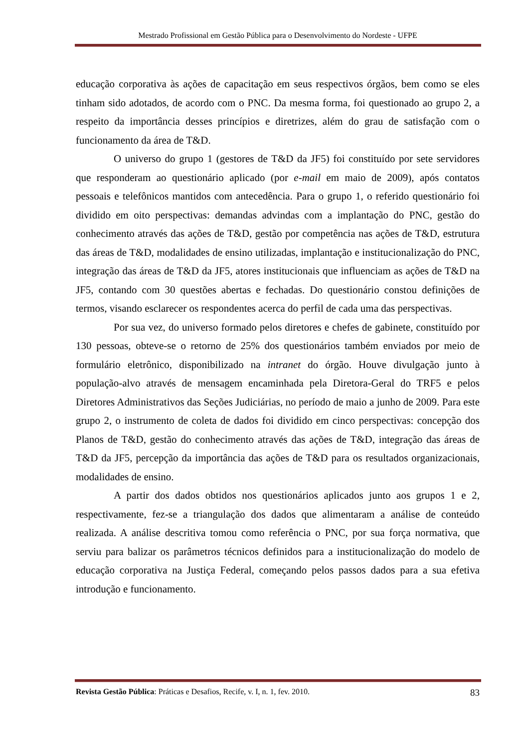Mestrado Profissional em Gestão Pública para o Desenvolvimento do Nordeste - UFPE
educação corporativa às ações de capacitação em seus respectivos órgãos, bem como se eles tinham sido adotados, de acordo com o PNC. Da mesma forma, foi questionado ao grupo 2, a respeito da importância desses princípios e diretrizes, além do grau de satisfação com o funcionamento da área de T&D.
O universo do grupo 1 (gestores de T&D da JF5) foi constituído por sete servidores que responderam ao questionário aplicado (por e-mail em maio de 2009), após contatos pessoais e telefônicos mantidos com antecedência. Para o grupo 1, o referido questionário foi dividido em oito perspectivas: demandas advindas com a implantação do PNC, gestão do conhecimento através das ações de T&D, gestão por competência nas ações de T&D, estrutura das áreas de T&D, modalidades de ensino utilizadas, implantação e institucionalização do PNC, integração das áreas de T&D da JF5, atores institucionais que influenciam as ações de T&D na JF5, contando com 30 questões abertas e fechadas. Do questionário constou definições de termos, visando esclarecer os respondentes acerca do perfil de cada uma das perspectivas.
Por sua vez, do universo formado pelos diretores e chefes de gabinete, constituído por 130 pessoas, obteve-se o retorno de 25% dos questionários também enviados por meio de formulário eletrônico, disponibilizado na intranet do órgão. Houve divulgação junto à população-alvo através de mensagem encaminhada pela Diretora-Geral do TRF5 e pelos Diretores Administrativos das Seções Judiciárias, no período de maio a junho de 2009. Para este grupo 2, o instrumento de coleta de dados foi dividido em cinco perspectivas: concepção dos Planos de T&D, gestão do conhecimento através das ações de T&D, integração das áreas de T&D da JF5, percepção da importância das ações de T&D para os resultados organizacionais, modalidades de ensino.
A partir dos dados obtidos nos questionários aplicados junto aos grupos 1 e 2, respectivamente, fez-se a triangulação dos dados que alimentaram a análise de conteúdo realizada. A análise descritiva tomou como referência o PNC, por sua força normativa, que serviu para balizar os parâmetros técnicos definidos para a institucionalização do modelo de educação corporativa na Justiça Federal, começando pelos passos dados para a sua efetiva introdução e funcionamento.
Revista Gestão Pública: Práticas e Desafios, Recife, v. I, n. 1, fev. 2010. 83